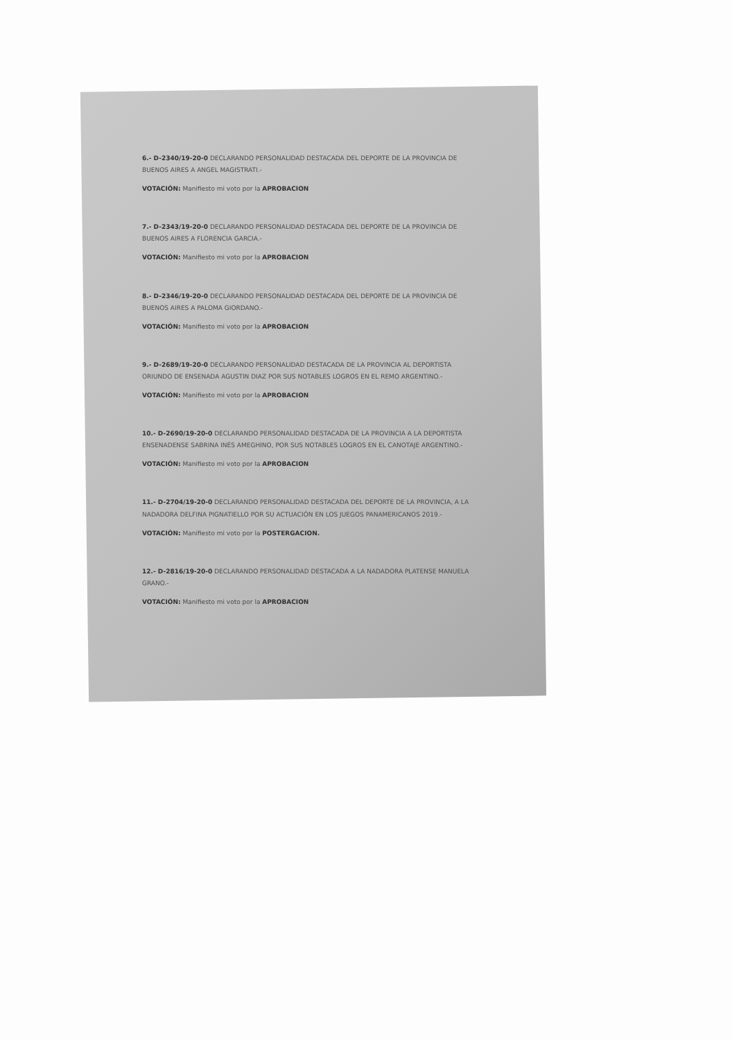6.- D-2340/19-20-0 DECLARANDO PERSONALIDAD DESTACADA DEL DEPORTE DE LA PROVINCIA DE BUENOS AIRES A ANGEL MAGISTRATI.-
VOTACIÓN: Manifiesto mi voto por la APROBACION
7.- D-2343/19-20-0 DECLARANDO PERSONALIDAD DESTACADA DEL DEPORTE DE LA PROVINCIA DE BUENOS AIRES A FLORENCIA GARCIA.-
VOTACIÓN: Manifiesto mi voto por la APROBACION
8.- D-2346/19-20-0 DECLARANDO PERSONALIDAD DESTACADA DEL DEPORTE DE LA PROVINCIA DE BUENOS AIRES A PALOMA GIORDANO.-
VOTACIÓN: Manifiesto mi voto por la APROBACION
9.- D-2689/19-20-0 DECLARANDO PERSONALIDAD DESTACADA DE LA PROVINCIA AL DEPORTISTA ORIUNDO DE ENSENADA AGUSTIN DIAZ POR SUS NOTABLES LOGROS EN EL REMO ARGENTINO.-
VOTACIÓN: Manifiesto mi voto por la APROBACION
10.- D-2690/19-20-0 DECLARANDO PERSONALIDAD DESTACADA DE LA PROVINCIA A LA DEPORTISTA ENSENADENSE SABRINA INÉS AMEGHINO, POR SUS NOTABLES LOGROS EN EL CANOTAJE ARGENTINO.-
VOTACIÓN: Manifiesto mi voto por la APROBACION
11.- D-2704/19-20-0 DECLARANDO PERSONALIDAD DESTACADA DEL DEPORTE DE LA PROVINCIA, A LA NADADORA DELFINA PIGNATIELLO POR SU ACTUACIÓN EN LOS JUEGOS PANAMERICANOS 2019.-
VOTACIÓN: Manifiesto mi voto por la POSTERGACION.
12.- D-2816/19-20-0 DECLARANDO PERSONALIDAD DESTACADA A LA NADADORA PLATENSE MANUELA GRANO.-
VOTACIÓN: Manifiesto mi voto por la APROBACION